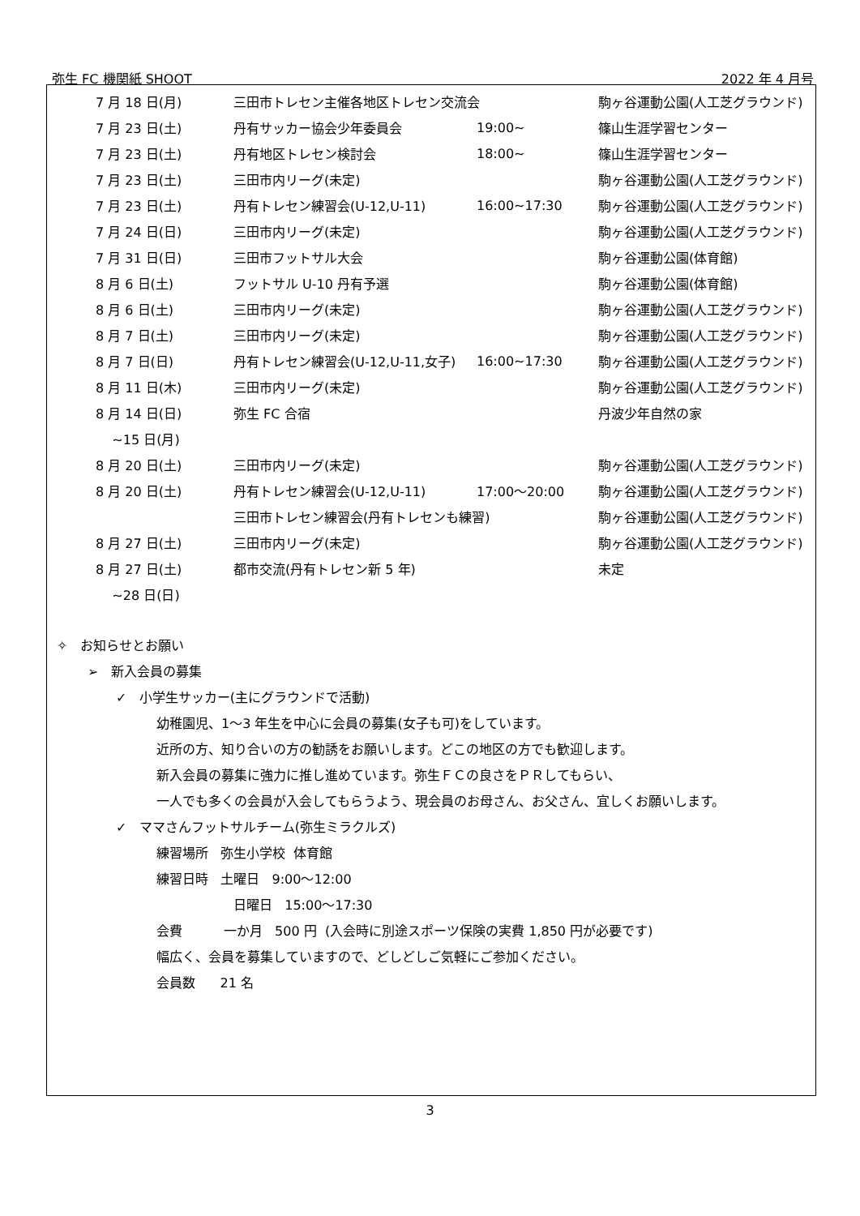弥生 FC 機関紙 SHOOT 2022 年 4 月号
| 7 月 18 日(月) | 三田市トレセン主催各地区トレセン交流会 | | 駒ヶ谷運動公園(人工芝グラウンド) |
| 7 月 23 日(土) | 丹有サッカー協会少年委員会 | 19:00~ | 篠山生涯学習センター |
| 7 月 23 日(土) | 丹有地区トレセン検討会 | 18:00~ | 篠山生涯学習センター |
| 7 月 23 日(土) | 三田市内リーグ(未定) | | 駒ヶ谷運動公園(人工芝グラウンド) |
| 7 月 23 日(土) | 丹有トレセン練習会(U-12,U-11) | 16:00~17:30 | 駒ヶ谷運動公園(人工芝グラウンド) |
| 7 月 24 日(日) | 三田市内リーグ(未定) | | 駒ヶ谷運動公園(人工芝グラウンド) |
| 7 月 31 日(日) | 三田市フットサル大会 | | 駒ヶ谷運動公園(体育館) |
| 8 月 6 日(土) | フットサル U-10 丹有予選 | | 駒ヶ谷運動公園(体育館) |
| 8 月 6 日(土) | 三田市内リーグ(未定) | | 駒ヶ谷運動公園(人工芝グラウンド) |
| 8 月 7 日(土) | 三田市内リーグ(未定) | | 駒ヶ谷運動公園(人工芝グラウンド) |
| 8 月 7 日(日) | 丹有トレセン練習会(U-12,U-11,女子) | 16:00~17:30 | 駒ヶ谷運動公園(人工芝グラウンド) |
| 8 月 11 日(木) | 三田市内リーグ(未定) | | 駒ヶ谷運動公園(人工芝グラウンド) |
| 8 月 14 日(日) | 弥生 FC 合宿 | | 丹波少年自然の家 |
| ~15 日(月) | | | |
| 8 月 20 日(土) | 三田市内リーグ(未定) | | 駒ヶ谷運動公園(人工芝グラウンド) |
| 8 月 20 日(土) | 丹有トレセン練習会(U-12,U-11) | 17:00～20:00 | 駒ヶ谷運動公園(人工芝グラウンド) |
| | 三田市トレセン練習会(丹有トレセンも練習) | | 駒ヶ谷運動公園(人工芝グラウンド) |
| 8 月 27 日(土) | 三田市内リーグ(未定) | | 駒ヶ谷運動公園(人工芝グラウンド) |
| 8 月 27 日(土) | 都市交流(丹有トレセン新 5 年) | | 未定 |
| ~28 日(日) | | | |
✧ お知らせとお願い
➢ 新入会員の募集
✓ 小学生サッカー(主にグラウンドで活動)
幼稚園児、1～3 年生を中心に会員の募集(女子も可)をしています。
近所の方、知り合いの方の勧誘をお願いします。どこの地区の方でも歓迎します。
新入会員の募集に強力に推し進めています。弥生ＦＣの良さをＰＲしてもらい、
一人でも多くの会員が入会してもらうよう、現会員のお母さん、お父さん、宜しくお願いします。
✓ ママさんフットサルチーム(弥生ミラクルズ)
練習場所 弥生小学校 体育館
練習日時 土曜日 9:00～12:00
日曜日 15:00～17:30
会費 一か月 500 円 (入会時に別途スポーツ保険の実費 1,850 円が必要です)
幅広く、会員を募集していますので、どしどしご気軽にご参加ください。
会員数 21 名
3